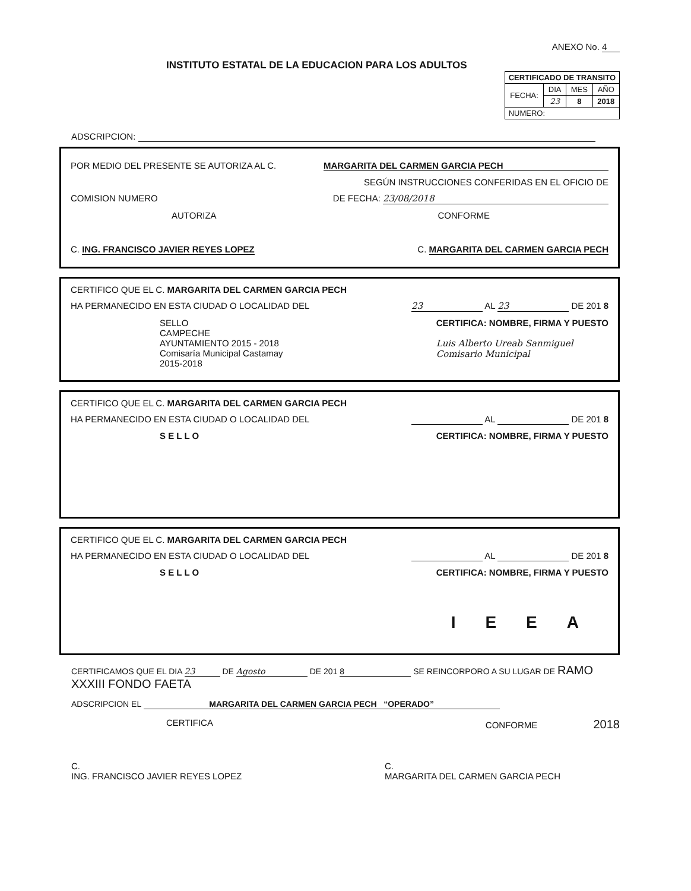INSTITUTO ESTATAL DE LA EDUCACION PARA LOS ADULTOS
ANEXO No. 4
| CERTIFICADO DE TRANSITO | | | |
| --- | --- | --- | --- |
| FECHA: | DIA | MES | AÑO |
| | 23 | 8 | 2018 |
| NUMERO: | | | |
ADSCRIPCION:
POR MEDIO DEL PRESENTE SE AUTORIZA AL C. MARGARITA DEL CARMEN GARCIA PECH
SEGÚN INSTRUCCIONES CONFERIDAS EN EL OFICIO DE
COMISION NUMERO DE FECHA: 23/08/2018
AUTORIZA CONFORME
C. ING. FRANCISCO JAVIER REYES LOPEZ C. MARGARITA DEL CARMEN GARCIA PECH
CERTIFICO QUE EL C. MARGARITA DEL CARMEN GARCIA PECH
HA PERMANECIDO EN ESTA CIUDAD O LOCALIDAD DEL 23 AL 23 DE 201 8
SELLO
CAMPECHE
AYUNTAMIENTO 2015 - 2018
Comisaría Municipal Castamay
2015-2018 CERTIFICA: NOMBRE, FIRMA Y PUESTO
Luis Alberto Ureab Sanmiguel
Comisario Municipal
CERTIFICO QUE EL C. MARGARITA DEL CARMEN GARCIA PECH
HA PERMANECIDO EN ESTA CIUDAD O LOCALIDAD DEL AL DE 201 8
S E L L O CERTIFICA: NOMBRE, FIRMA Y PUESTO
CERTIFICO QUE EL C. MARGARITA DEL CARMEN GARCIA PECH
HA PERMANECIDO EN ESTA CIUDAD O LOCALIDAD DEL AL DE 201 8
S E L L O CERTIFICA: NOMBRE, FIRMA Y PUESTO
IEEA
CERTIFICAMOS QUE EL DIA 23 DE Agosto DE 201 8 SE REINCORPORO A SU LUGAR DE RAMO XXXIII FONDO FAETA
ADSCRIPCION EL MARGARITA DEL CARMEN GARCIA PECH “OPERADO”
CERTIFICA CONFORME 2018
C.
ING. FRANCISCO JAVIER REYES LOPEZ C.
MARGARITA DEL CARMEN GARCIA PECH